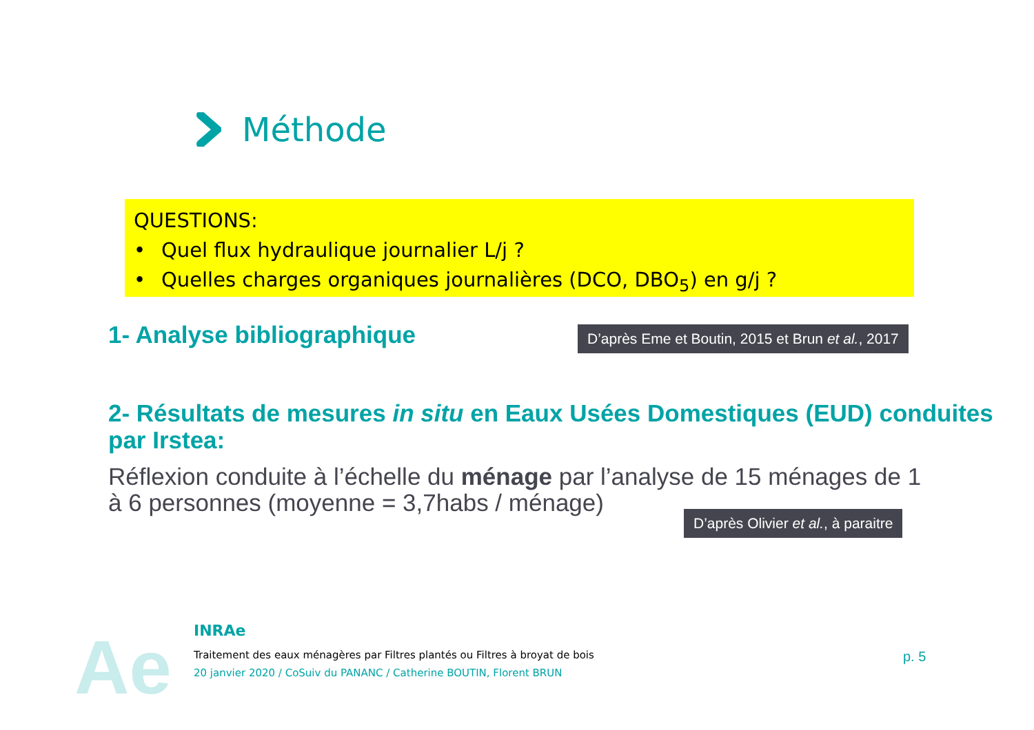Méthode
QUESTIONS:
• Quel flux hydraulique journalier L/j ?
• Quelles charges organiques journalières (DCO, DBO<sub>5</sub>) en g/j ?
1- Analyse bibliographique
D’après Eme et Boutin, 2015 et Brun et al., 2017
2- Résultats de mesures in situ en Eaux Usées Domestiques (EUD) conduites par Irstea:
Réflexion conduite à l’échelle du ménage par l’analyse de 15 ménages de 1 à 6 personnes (moyenne = 3,7habs / ménage)
D’après Olivier et al., à paraitre
Ae
INRAe
Traitement des eaux ménagères par Filtres plantés ou Filtres à broyat de bois
20 janvier 2020 / CoSuiv du PANANC / Catherine BOUTIN, Florent BRUN
p. 5